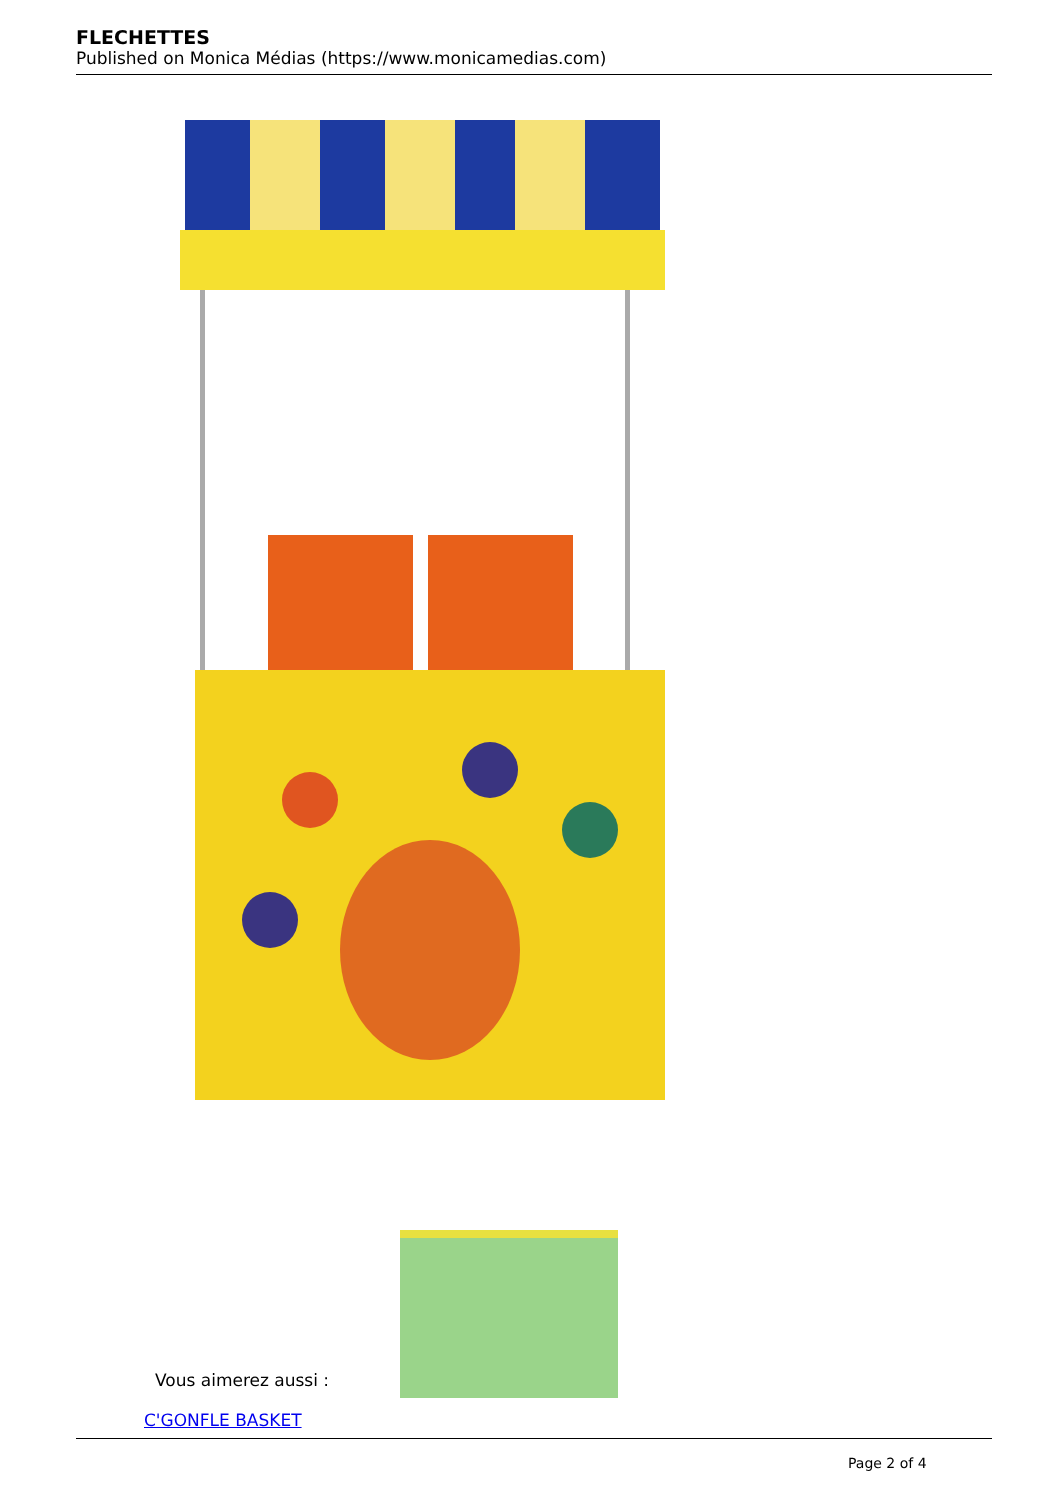FLECHETTES
Published on Monica Médias (https://www.monicamedias.com)
Vous aimerez aussi :
C'GONFLE BASKET
Page 2 of 4